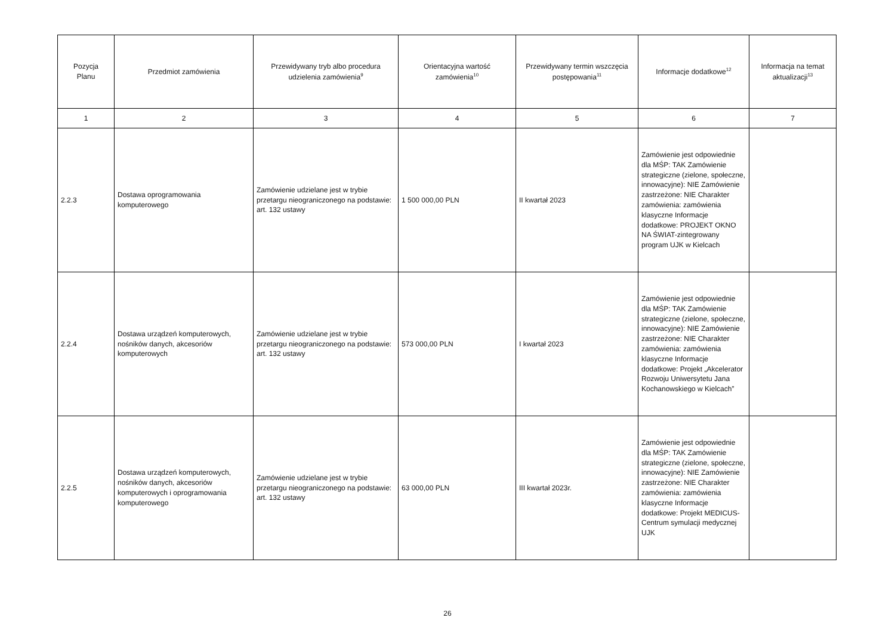| Pozycja Planu | Przedmiot zamówienia | Przewidywany tryb albo procedura udzielenia zamówienia<sup>9</sup> | Orientacyjna wartość zamówienia<sup>10</sup> | Przewidywany termin wszczęcia postępowania<sup>11</sup> | Informacje dodatkowe<sup>12</sup> | Informacja na temat aktualizacji<sup>13</sup> |
| --- | --- | --- | --- | --- | --- | --- |
| 1 | 2 | 3 | 4 | 5 | 6 | 7 |
| 2.2.3 | Dostawa oprogramowania komputerowego | Zamówienie udzielane jest w trybie przetargu nieograniczonego na podstawie: art. 132 ustawy | 1 500 000,00 PLN | II kwartał 2023 | Zamówienie jest odpowiednie dla MŚP: TAK Zamówienie strategiczne (zielone, społeczne, innowacyjne): NIE Zamówienie zastrzeżone: NIE Charakter zamówienia: zamówienia klasyczne Informacje dodatkowe: PROJEKT OKNO NA ŚWIAT-zintegrowany program UJK w Kielcach | |
| 2.2.4 | Dostawa urządzeń komputerowych, nośników danych, akcesoriów komputerowych | Zamówienie udzielane jest w trybie przetargu nieograniczonego na podstawie: art. 132 ustawy | 573 000,00 PLN | I kwartał 2023 | Zamówienie jest odpowiednie dla MŚP: TAK Zamówienie strategiczne (zielone, społeczne, innowacyjne): NIE Zamówienie zastrzeżone: NIE Charakter zamówienia: zamówienia klasyczne Informacje dodatkowe: Projekt „Akcelerator Rozwoju Uniwersytetu Jana Kochanowskiego w Kielcach” | |
| 2.2.5 | Dostawa urządzeń komputerowych, nośników danych, akcesoriów komputerowych i oprogramowania komputerowego | Zamówienie udzielane jest w trybie przetargu nieograniczonego na podstawie: art. 132 ustawy | 63 000,00 PLN | III kwartał 2023r. | Zamówienie jest odpowiednie dla MŚP: TAK Zamówienie strategiczne (zielone, społeczne, innowacyjne): NIE Zamówienie zastrzeżone: NIE Charakter zamówienia: zamówienia klasyczne Informacje dodatkowe: Projekt MEDICUS-Centrum symulacji medycznej UJK | |
26